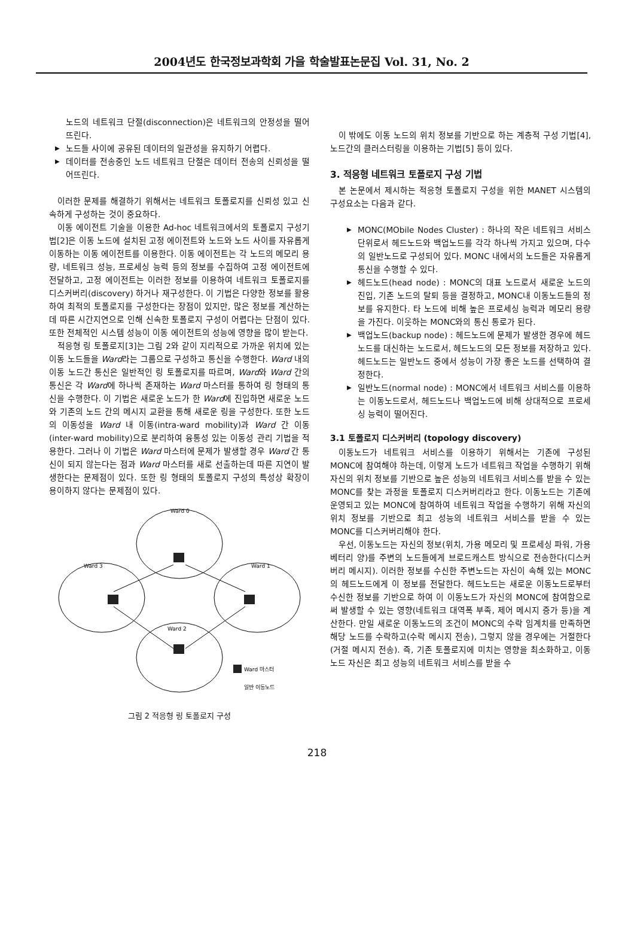2004년도 한국정보과학회 가을 학술발표논문집 Vol. 31, No. 2
노드의 네트워크 단절(disconnection)은 네트워크의 안정성을 떨어뜨린다.
▶ 노드들 사이에 공유된 데이터의 일관성을 유지하기 어렵다.
▶ 데이터를 전송중인 노드 네트워크 단절은 데이터 전송의 신뢰성을 떨어뜨린다.
이러한 문제를 해결하기 위해서는 네트워크 토폴로지를 신뢰성 있고 신속하게 구성하는 것이 중요하다.
이동 에이전트 기술을 이용한 Ad-hoc 네트워크에서의 토폴로지 구성기법[2]은 이동 노드에 설치된 고정 에이전트와 노드와 노드 사이를 자유롭게 이동하는 이동 에이전트를 이용한다. 이동 에이전트는 각 노드의 메모리 용량, 네트워크 성능, 프로세싱 능력 등의 정보를 수집하여 고정 에이전트에 전달하고, 고정 에이전트는 이러한 정보를 이용하여 네트워크 토폴로지를 디스커버리(discovery) 하거나 재구성한다. 이 기법은 다양한 정보를 활용하여 최적의 토폴로지를 구성한다는 장점이 있지만, 많은 정보를 계산하는데 따른 시간지연으로 인해 신속한 토폴로지 구성이 어렵다는 단점이 있다. 또한 전체적인 시스템 성능이 이동 에이전트의 성능에 영향을 많이 받는다.
적응형 링 토폴로지[3]는 그림 2와 같이 지리적으로 가까운 위치에 있는 이동 노드들을 Ward라는 그룹으로 구성하고 통신을 수행한다. Ward 내의 이동 노드간 통신은 일반적인 링 토폴로지를 따르며, Ward와 Ward 간의 통신은 각 Ward에 하나씩 존재하는 Ward 마스터를 통하여 링 형태의 통신을 수행한다. 이 기법은 새로운 노드가 한 Ward에 진입하면 새로운 노드와 기존의 노드 간의 메시지 교환을 통해 새로운 링을 구성한다. 또한 노드의 이동성을 Ward 내 이동(intra-ward mobility)과 Ward 간 이동(inter-ward mobility)으로 분리하여 융통성 있는 이동성 관리 기법을 적용한다. 그러나 이 기법은 Ward 마스터에 문제가 발생할 경우 Ward 간 통신이 되지 않는다는 점과 Ward 마스터를 새로 선출하는데 따른 지연이 발생한다는 문제점이 있다. 또한 링 형태의 토폴로지 구성의 특성상 확장이 용이하지 않다는 문제점이 있다.
Ward 0
Ward 3
Ward 1
Ward 2
Ward 마스터
일반 이동노드
그림 2 적응형 링 토폴로지 구성
이 밖에도 이동 노드의 위치 정보를 기반으로 하는 계층적 구성 기법[4], 노드간의 클러스터링을 이용하는 기법[5] 등이 있다.
3. 적응형 네트워크 토폴로지 구성 기법
본 논문에서 제시하는 적응형 토폴로지 구성을 위한 MANET 시스템의 구성요소는 다음과 같다.
▶ MONC(MObile Nodes Cluster) : 하나의 작은 네트워크 서비스 단위로서 헤드노드와 백업노드를 각각 하나씩 가지고 있으며, 다수의 일반노드로 구성되어 있다. MONC 내에서의 노드들은 자유롭게 통신을 수행할 수 있다.
▶ 헤드노드(head node) : MONC의 대표 노드로서 새로운 노드의 진입, 기존 노드의 탈퇴 등을 결정하고, MONC내 이동노드들의 정보를 유지한다. 타 노드에 비해 높은 프로세싱 능력과 메모리 용량을 가진다. 이웃하는 MONC와의 통신 통로가 된다.
▶ 백업노드(backup node) : 헤드노드에 문제가 발생한 경우에 헤드노드를 대신하는 노드로서, 헤드노드의 모든 정보를 저장하고 있다. 헤드노드는 일반노드 중에서 성능이 가장 좋은 노드를 선택하여 결정한다.
▶ 일반노드(normal node) : MONC에서 네트워크 서비스를 이용하는 이동노드로서, 헤드노드나 백업노드에 비해 상대적으로 프로세싱 능력이 떨어진다.
3.1 토폴로지 디스커버리 (topology discovery)
이동노드가 네트워크 서비스를 이용하기 위해서는 기존에 구성된 MONC에 참여해야 하는데, 이렇게 노드가 네트워크 작업을 수행하기 위해 자신의 위치 정보를 기반으로 높은 성능의 네트워크 서비스를 받을 수 있는 MONC를 찾는 과정을 토폴로지 디스커버리라고 한다. 이동노드는 기존에 운영되고 있는 MONC에 참여하여 네트워크 작업을 수행하기 위해 자신의 위치 정보를 기반으로 최고 성능의 네트워크 서비스를 받을 수 있는 MONC를 디스커버리해야 한다.
우선, 이동노드는 자신의 정보(위치, 가용 메모리 및 프로세싱 파워, 가용 베터리 양)를 주변의 노드들에게 브로드캐스트 방식으로 전송한다(디스커버리 메시지). 이러한 정보를 수신한 주변노드는 자신이 속해 있는 MONC의 헤드노드에게 이 정보를 전달한다. 헤드노드는 새로운 이동노드로부터 수신한 정보를 기반으로 하여 이 이동노드가 자신의 MONC에 참여함으로써 발생할 수 있는 영향(네트워크 대역폭 부족, 제어 메시지 증가 등)을 계산한다. 만일 새로운 이동노드의 조건이 MONC의 수락 임계치를 만족하면 해당 노드를 수락하고(수락 메시지 전송), 그렇지 않을 경우에는 거절한다(거절 메시지 전송). 즉, 기존 토폴로지에 미치는 영향을 최소화하고, 이동노드 자신은 최고 성능의 네트워크 서비스를 받을 수
218